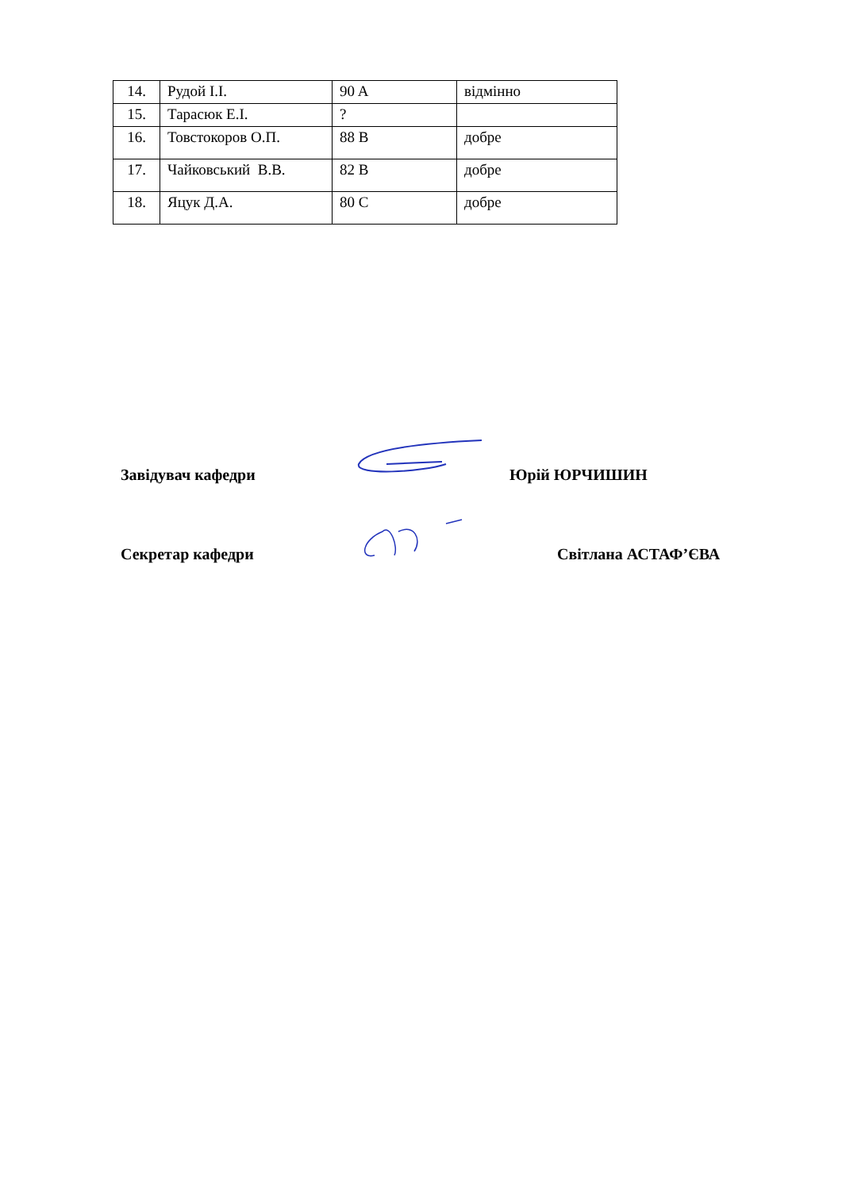| 14. | Рудой І.І. | 90 A | відмінно |
| 15. | Тарасюк Е.І. | ? | |
| 16. | Товстокоров О.П. | 88 B | добре |
| 17. | Чайковський В.В. | 82 B | добре |
| 18. | Яцук Д.А. | 80 C | добре |
Завідувач кафедри
Юрій ЮРЧИШИН
Секретар кафедри
Світлана АСТАФ’ЄВА